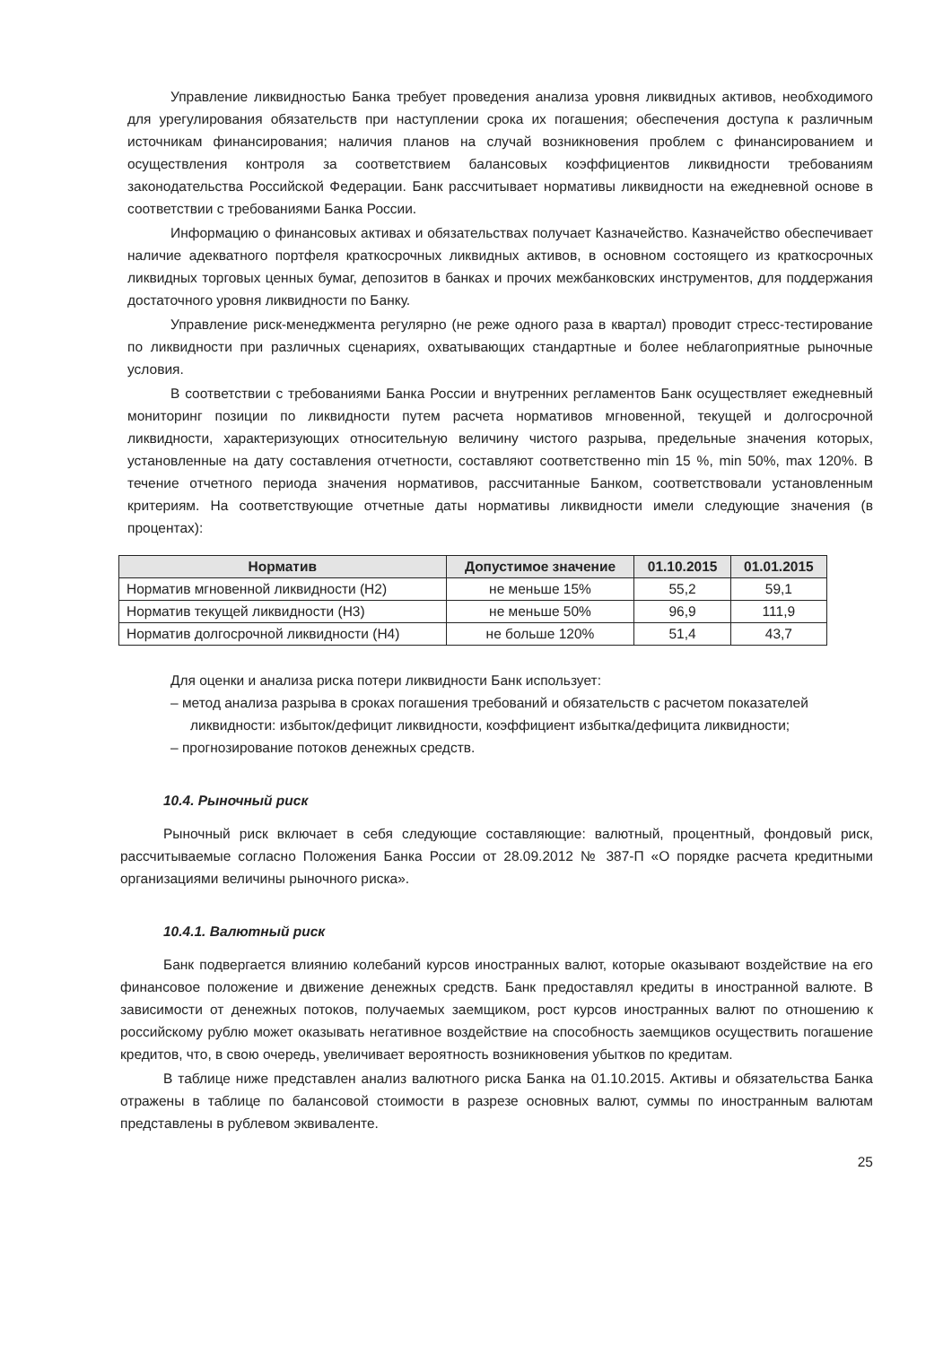Управление ликвидностью Банка требует проведения анализа уровня ликвидных активов, необходимого для урегулирования обязательств при наступлении срока их погашения; обеспечения доступа к различным источникам финансирования; наличия планов на случай возникновения проблем с финансированием и осуществления контроля за соответствием балансовых коэффициентов ликвидности требованиям законодательства Российской Федерации. Банк рассчитывает нормативы ликвидности на ежедневной основе в соответствии с требованиями Банка России.
Информацию о финансовых активах и обязательствах получает Казначейство. Казначейство обеспечивает наличие адекватного портфеля краткосрочных ликвидных активов, в основном состоящего из краткосрочных ликвидных торговых ценных бумаг, депозитов в банках и прочих межбанковских инструментов, для поддержания достаточного уровня ликвидности по Банку.
Управление риск-менеджмента регулярно (не реже одного раза в квартал) проводит стресс-тестирование по ликвидности при различных сценариях, охватывающих стандартные и более неблагоприятные рыночные условия.
В соответствии с требованиями Банка России и внутренних регламентов Банк осуществляет ежедневный мониторинг позиции по ликвидности путем расчета нормативов мгновенной, текущей и долгосрочной ликвидности, характеризующих относительную величину чистого разрыва, предельные значения которых, установленные на дату составления отчетности, составляют соответственно min 15 %, min 50%, max 120%. В течение отчетного периода значения нормативов, рассчитанные Банком, соответствовали установленным критериям. На соответствующие отчетные даты нормативы ликвидности имели следующие значения (в процентах):
| Норматив | Допустимое значение | 01.10.2015 | 01.01.2015 |
| --- | --- | --- | --- |
| Норматив мгновенной ликвидности (Н2) | не меньше 15% | 55,2 | 59,1 |
| Норматив текущей ликвидности (Н3) | не меньше 50% | 96,9 | 111,9 |
| Норматив долгосрочной ликвидности (Н4) | не больше 120% | 51,4 | 43,7 |
Для оценки и анализа риска потери ликвидности Банк использует:
– метод анализа разрыва в сроках погашения требований и обязательств с расчетом показателей ликвидности: избыток/дефицит ликвидности, коэффициент избытка/дефицита ликвидности;
– прогнозирование потоков денежных средств.
10.4. Рыночный риск
Рыночный риск включает в себя следующие составляющие: валютный, процентный, фондовый риск, рассчитываемые согласно Положения Банка России от 28.09.2012 № 387-П «О порядке расчета кредитными организациями величины рыночного риска».
10.4.1. Валютный риск
Банк подвергается влиянию колебаний курсов иностранных валют, которые оказывают воздействие на его финансовое положение и движение денежных средств. Банк предоставлял кредиты в иностранной валюте. В зависимости от денежных потоков, получаемых заемщиком, рост курсов иностранных валют по отношению к российскому рублю может оказывать негативное воздействие на способность заемщиков осуществить погашение кредитов, что, в свою очередь, увеличивает вероятность возникновения убытков по кредитам.
В таблице ниже представлен анализ валютного риска Банка на 01.10.2015. Активы и обязательства Банка отражены в таблице по балансовой стоимости в разрезе основных валют, суммы по иностранным валютам представлены в рублевом эквиваленте.
25